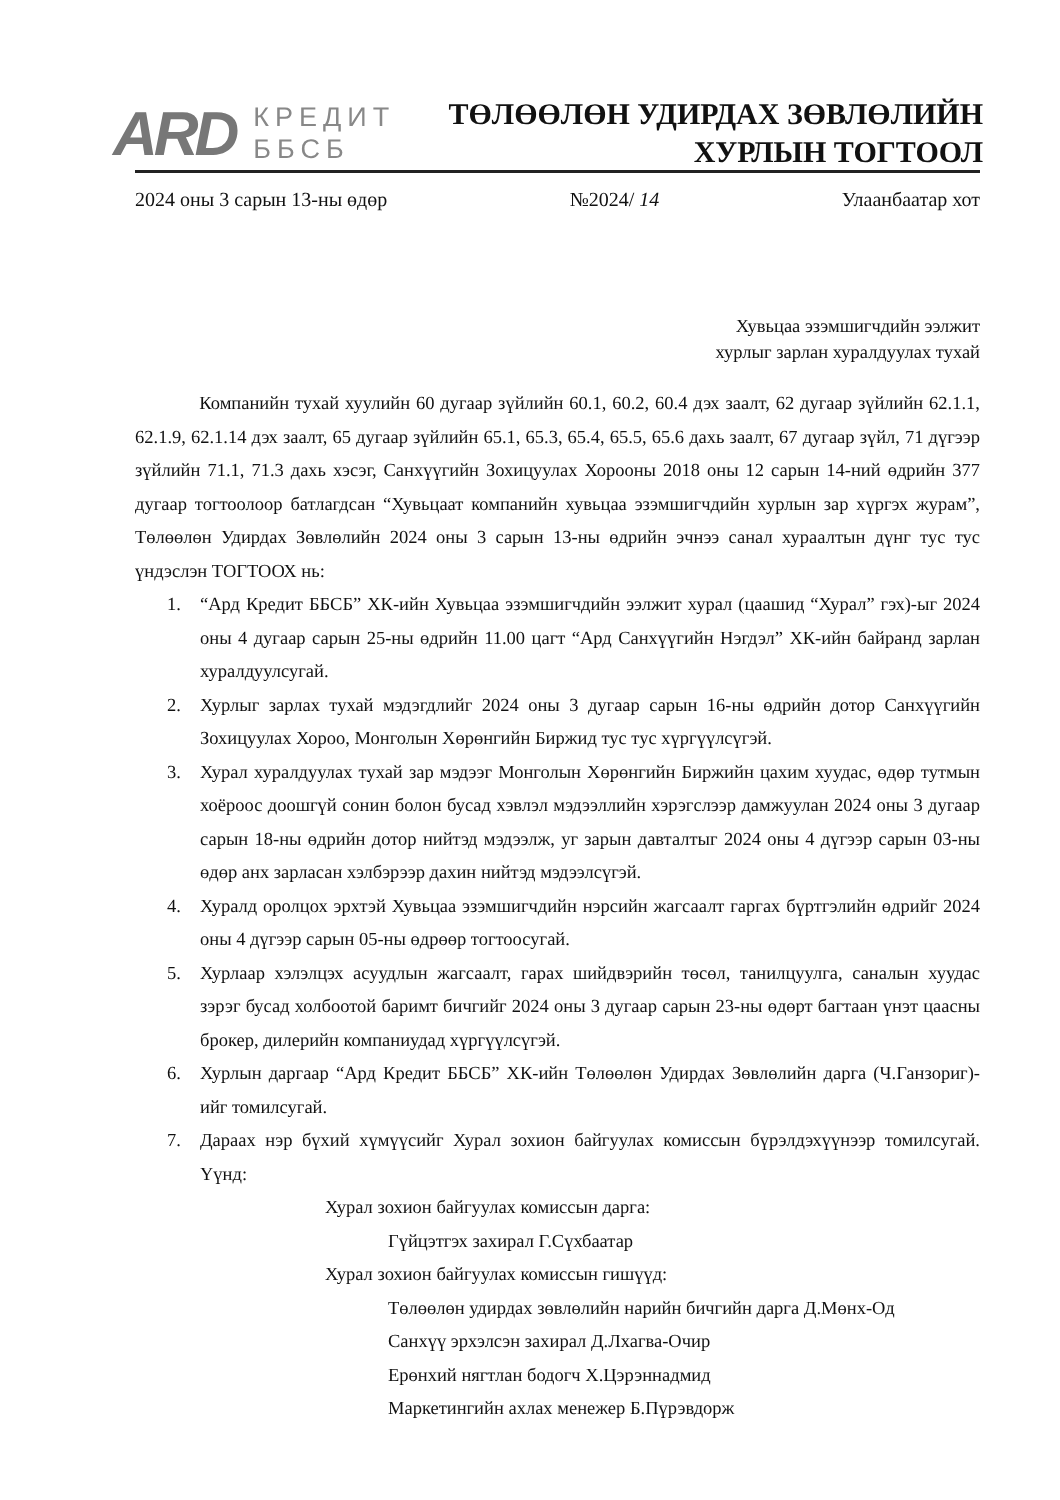ARD
КРЕДИТ
ББСБ
ТӨЛӨӨЛӨН УДИРДАХ ЗӨВЛӨЛИЙН
ХУРЛЫН ТОГТООЛ
2024 оны 3 сарын 13-ны өдөр №2024/ 14 Улаанбаатар хот
Хувьцаа эзэмшигчдийн ээлжит
хурлыг зарлан хуралдуулах тухай
Компанийн тухай хуулийн 60 дугаар зүйлийн 60.1, 60.2, 60.4 дэх заалт, 62 дугаар зүйлийн 62.1.1, 62.1.9, 62.1.14 дэх заалт, 65 дугаар зүйлийн 65.1, 65.3, 65.4, 65.5, 65.6 дахь заалт, 67 дугаар зүйл, 71 дүгээр зүйлийн 71.1, 71.3 дахь хэсэг, Санхүүгийн Зохицуулах Хорооны 2018 оны 12 сарын 14-ний өдрийн 377 дугаар тогтоолоор батлагдсан “Хувьцаат компанийн хувьцаа эзэмшигчдийн хурлын зар хүргэх журам”, Төлөөлөн Удирдах Зөвлөлийн 2024 оны 3 сарын 13-ны өдрийн эчнээ санал хураалтын дүнг тус тус үндэслэн ТОГТООХ нь:
1. “Ард Кредит ББСБ” ХК-ийн Хувьцаа эзэмшигчдийн ээлжит хурал (цаашид “Хурал” гэх)-ыг 2024 оны 4 дугаар сарын 25-ны өдрийн 11.00 цагт “Ард Санхүүгийн Нэгдэл” ХК-ийн байранд зарлан хуралдуулсугай.
2. Хурлыг зарлах тухай мэдэгдлийг 2024 оны 3 дугаар сарын 16-ны өдрийн дотор Санхүүгийн Зохицуулах Хороо, Монголын Хөрөнгийн Биржид тус тус хүргүүлсүгэй.
3. Хурал хуралдуулах тухай зар мэдээг Монголын Хөрөнгийн Биржийн цахим хуудас, өдөр тутмын хоёроос доошгүй сонин болон бусад хэвлэл мэдээллийн хэрэгслээр дамжуулан 2024 оны 3 дугаар сарын 18-ны өдрийн дотор нийтэд мэдээлж, уг зарын давталтыг 2024 оны 4 дүгээр сарын 03-ны өдөр анх зарласан хэлбэрээр дахин нийтэд мэдээлсүгэй.
4. Хуралд оролцох эрхтэй Хувьцаа эзэмшигчдийн нэрсийн жагсаалт гаргах бүртгэлийн өдрийг 2024 оны 4 дүгээр сарын 05-ны өдрөөр тогтоосугай.
5. Хурлаар хэлэлцэх асуудлын жагсаалт, гарах шийдвэрийн төсөл, танилцуулга, саналын хуудас зэрэг бусад холбоотой баримт бичгийг 2024 оны 3 дугаар сарын 23-ны өдөрт багтаан үнэт цаасны брокер, дилерийн компаниудад хүргүүлсүгэй.
6. Хурлын даргаар “Ард Кредит ББСБ” ХК-ийн Төлөөлөн Удирдах Зөвлөлийн дарга (Ч.Ганзориг)-ийг томилсугай.
7. Дараах нэр бүхий хүмүүсийг Хурал зохион байгуулах комиссын бүрэлдэхүүнээр томилсугай. Үүнд:
Хурал зохион байгуулах комиссын дарга:
Гүйцэтгэх захирал Г.Сүхбаатар
Хурал зохион байгуулах комиссын гишүүд:
Төлөөлөн удирдах зөвлөлийн нарийн бичгийн дарга Д.Мөнх-Од
Санхүү эрхэлсэн захирал Д.Лхагва-Очир
Ерөнхий нягтлан бодогч Х.Цэрэннадмид
Маркетингийн ахлах менежер Б.Пүрэвдорж